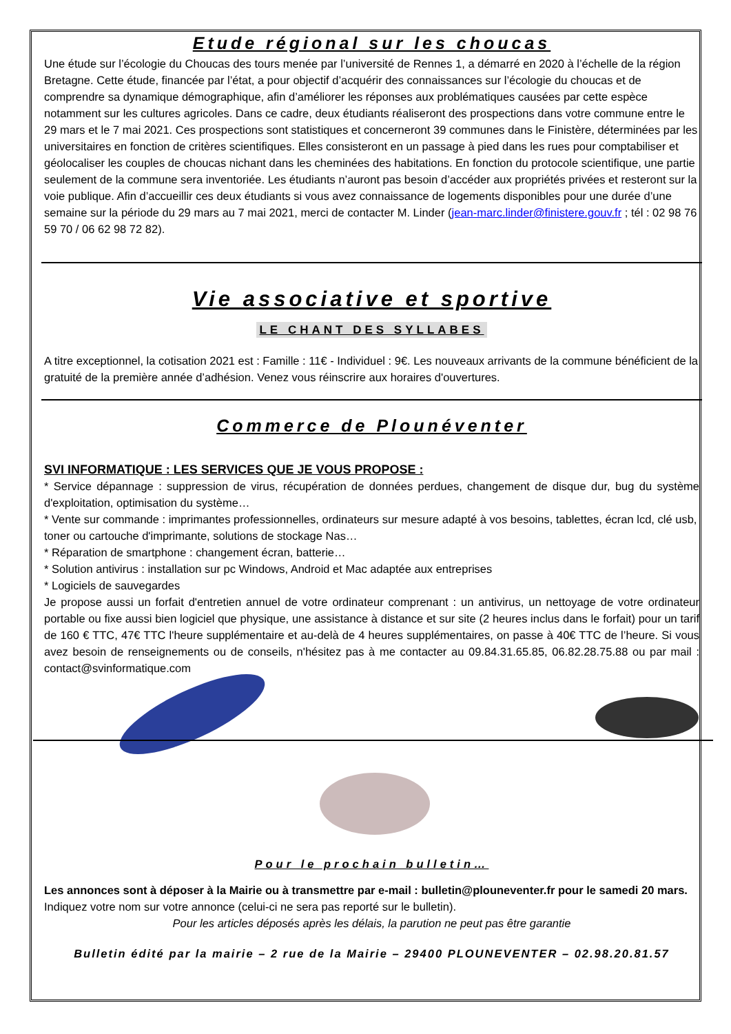Etude régional sur les choucas
Une étude sur l’écologie du Choucas des tours menée par l’université de Rennes 1, a démarré en 2020 à l’échelle de la région Bretagne. Cette étude, financée par l’état, a pour objectif d’acquérir des connaissances sur l’écologie du choucas et de comprendre sa dynamique démographique, afin d’améliorer les réponses aux problématiques causées par cette espèce notamment sur les cultures agricoles. Dans ce cadre, deux étudiants réaliseront des prospections dans votre commune entre le 29 mars et le 7 mai 2021. Ces prospections sont statistiques et concerneront 39 communes dans le Finistère, déterminées par les universitaires en fonction de critères scientifiques. Elles consisteront en un passage à pied dans les rues pour comptabiliser et géolocaliser les couples de choucas nichant dans les cheminées des habitations. En fonction du protocole scientifique, une partie seulement de la commune sera inventoriée. Les étudiants n’auront pas besoin d’accéder aux propriétés privées et resteront sur la voie publique. Afin d’accueillir ces deux étudiants si vous avez connaissance de logements disponibles pour une durée d’une semaine sur la période du 29 mars au 7 mai 2021, merci de contacter M. Linder (jean-marc.linder@finistere.gouv.fr ; tél : 02 98 76 59 70 / 06 62 98 72 82).
Vie associative et sportive
LE CHANT DES SYLLABES
A titre exceptionnel, la cotisation 2021 est : Famille : 11€ - Individuel : 9€. Les nouveaux arrivants de la commune bénéficient de la gratuité de la première année d’adhésion. Venez vous réinscrire aux horaires d'ouvertures.
Commerce de Plounéventer
SVI INFORMATIQUE : LES SERVICES QUE JE VOUS PROPOSE :
* Service dépannage : suppression de virus, récupération de données perdues, changement de disque dur, bug du système d'exploitation, optimisation du système…
* Vente sur commande : imprimantes professionnelles, ordinateurs sur mesure adapté à vos besoins, tablettes, écran lcd, clé usb, toner ou cartouche d'imprimante, solutions de stockage Nas…
* Réparation de smartphone : changement écran, batterie…
* Solution antivirus : installation sur pc Windows, Android et Mac adaptée aux entreprises
* Logiciels de sauvegardes
Je propose aussi un forfait d'entretien annuel de votre ordinateur comprenant : un antivirus, un nettoyage de votre ordinateur portable ou fixe aussi bien logiciel que physique, une assistance à distance et sur site (2 heures inclus dans le forfait) pour un tarif de 160 € TTC, 47€ TTC l'heure supplémentaire et au-delà de 4 heures supplémentaires, on passe à 40€ TTC de l’heure. Si vous avez besoin de renseignements ou de conseils, n'hésitez pas à me contacter au 09.84.31.65.85, 06.82.28.75.88 ou par mail : contact@svinformatique.com
Pour le prochain bulletin…
Les annonces sont à déposer à la Mairie ou à transmettre par e-mail : bulletin@plouneventer.fr pour le samedi 20 mars.
Indiquez votre nom sur votre annonce (celui-ci ne sera pas reporté sur le bulletin).
Pour les articles déposés après les délais, la parution ne peut pas être garantie
Bulletin édité par la mairie – 2 rue de la Mairie – 29400 PLOUNEVENTER – 02.98.20.81.57